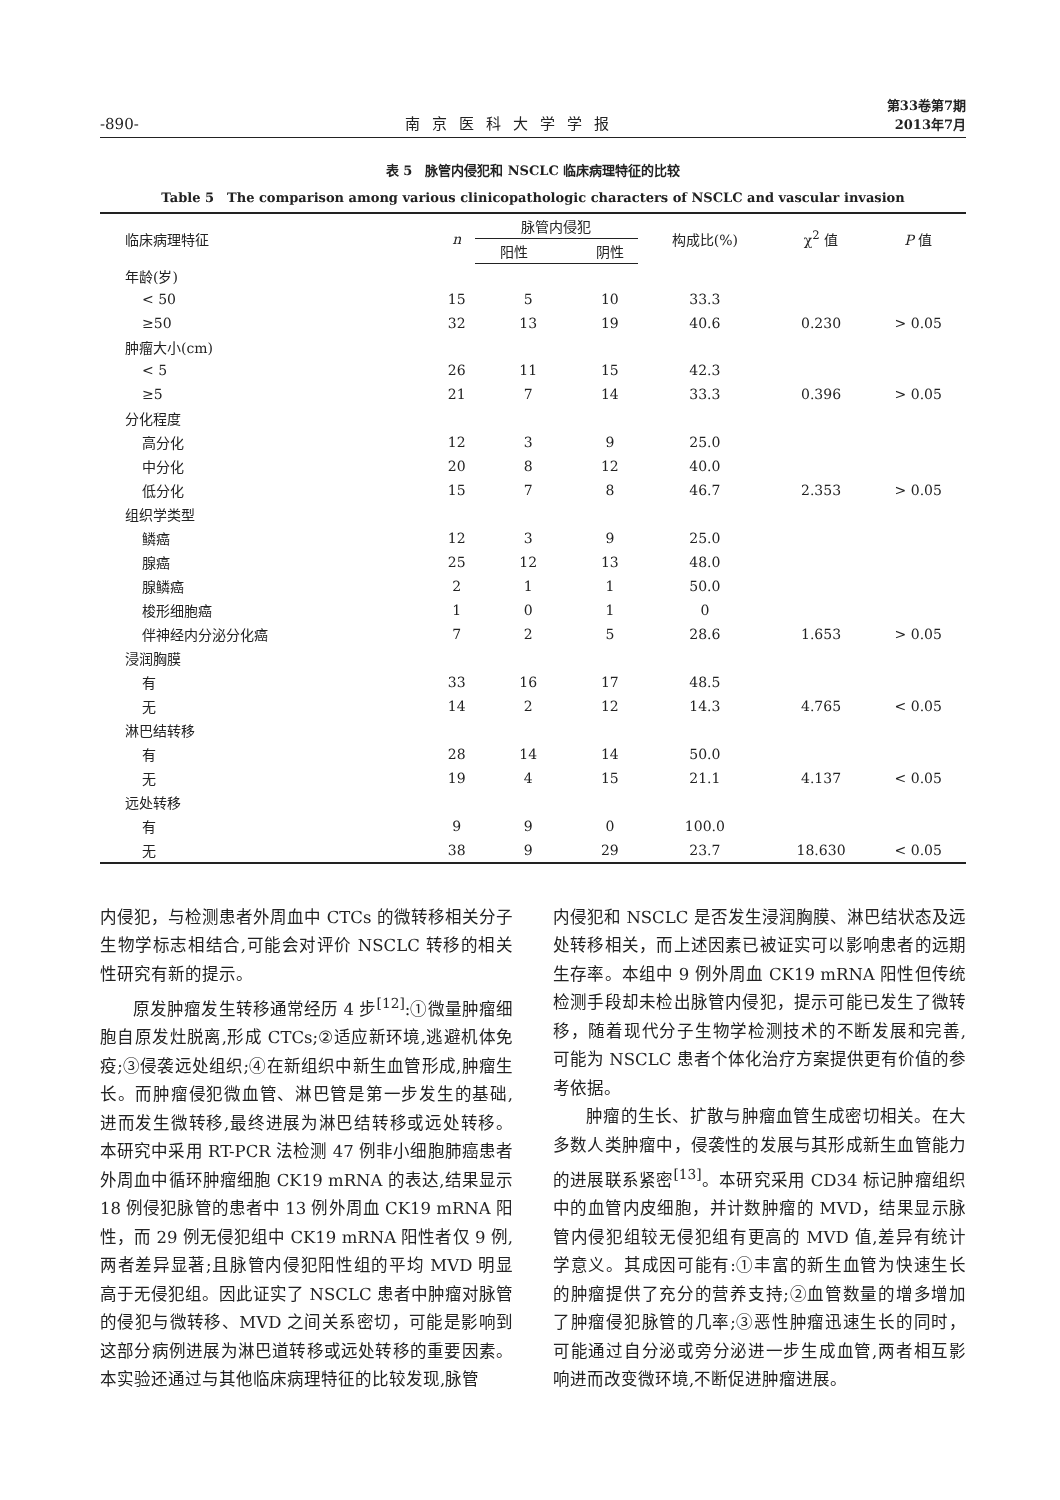-890- 南京医科大学学报 第33卷第7期
2013年7月
表 5　脉管内侵犯和 NSCLC 临床病理特征的比较
Table 5　The comparison among various clinicopathologic characters of NSCLC and vascular invasion
| 临床病理特征 | n | 脉管内侵犯 | | 构成比(%) | χ<sup>2</sup> 值 | P 值 |
| --- | --- | --- | --- | --- | --- | --- |
| | | 阳性 | 阴性 | | | |
| 年龄(岁) | | | | | | |
| < 50 | 15 | 5 | 10 | 33.3 | | |
| ≥50 | 32 | 13 | 19 | 40.6 | 0.230 | > 0.05 |
| 肿瘤大小(cm) | | | | | | |
| < 5 | 26 | 11 | 15 | 42.3 | | |
| ≥5 | 21 | 7 | 14 | 33.3 | 0.396 | > 0.05 |
| 分化程度 | | | | | | |
| 高分化 | 12 | 3 | 9 | 25.0 | | |
| 中分化 | 20 | 8 | 12 | 40.0 | | |
| 低分化 | 15 | 7 | 8 | 46.7 | 2.353 | > 0.05 |
| 组织学类型 | | | | | | |
| 鳞癌 | 12 | 3 | 9 | 25.0 | | |
| 腺癌 | 25 | 12 | 13 | 48.0 | | |
| 腺鳞癌 | 2 | 1 | 1 | 50.0 | | |
| 梭形细胞癌 | 1 | 0 | 1 | 0 | | |
| 伴神经内分泌分化癌 | 7 | 2 | 5 | 28.6 | 1.653 | > 0.05 |
| 浸润胸膜 | | | | | | |
| 有 | 33 | 16 | 17 | 48.5 | | |
| 无 | 14 | 2 | 12 | 14.3 | 4.765 | < 0.05 |
| 淋巴结转移 | | | | | | |
| 有 | 28 | 14 | 14 | 50.0 | | |
| 无 | 19 | 4 | 15 | 21.1 | 4.137 | < 0.05 |
| 远处转移 | | | | | | |
| 有 | 9 | 9 | 0 | 100.0 | | |
| 无 | 38 | 9 | 29 | 23.7 | 18.630 | < 0.05 |
内侵犯，与检测患者外周血中 CTCs 的微转移相关分子生物学标志相结合,可能会对评价 NSCLC 转移的相关性研究有新的提示。
原发肿瘤发生转移通常经历 4 步<sup>[12]</sup>:①微量肿瘤细胞自原发灶脱离,形成 CTCs;②适应新环境,逃避机体免疫;③侵袭远处组织;④在新组织中新生血管形成,肿瘤生长。而肿瘤侵犯微血管、淋巴管是第一步发生的基础,进而发生微转移,最终进展为淋巴结转移或远处转移。本研究中采用 RT-PCR 法检测 47 例非小细胞肺癌患者外周血中循环肿瘤细胞 CK19 mRNA 的表达,结果显示 18 例侵犯脉管的患者中 13 例外周血 CK19 mRNA 阳性，而 29 例无侵犯组中 CK19 mRNA 阳性者仅 9 例,两者差异显著;且脉管内侵犯阳性组的平均 MVD 明显高于无侵犯组。因此证实了 NSCLC 患者中肿瘤对脉管的侵犯与微转移、MVD 之间关系密切，可能是影响到这部分病例进展为淋巴道转移或远处转移的重要因素。本实验还通过与其他临床病理特征的比较发现,脉管
内侵犯和 NSCLC 是否发生浸润胸膜、淋巴结状态及远处转移相关，而上述因素已被证实可以影响患者的远期生存率。本组中 9 例外周血 CK19 mRNA 阳性但传统检测手段却未检出脉管内侵犯，提示可能已发生了微转移，随着现代分子生物学检测技术的不断发展和完善,可能为 NSCLC 患者个体化治疗方案提供更有价值的参考依据。
肿瘤的生长、扩散与肿瘤血管生成密切相关。在大多数人类肿瘤中，侵袭性的发展与其形成新生血管能力的进展联系紧密<sup>[13]</sup>。本研究采用 CD34 标记肿瘤组织中的血管内皮细胞，并计数肿瘤的 MVD，结果显示脉管内侵犯组较无侵犯组有更高的 MVD 值,差异有统计学意义。其成因可能有:①丰富的新生血管为快速生长的肿瘤提供了充分的营养支持;②血管数量的增多增加了肿瘤侵犯脉管的几率;③恶性肿瘤迅速生长的同时，可能通过自分泌或旁分泌进一步生成血管,两者相互影响进而改变微环境,不断促进肿瘤进展。